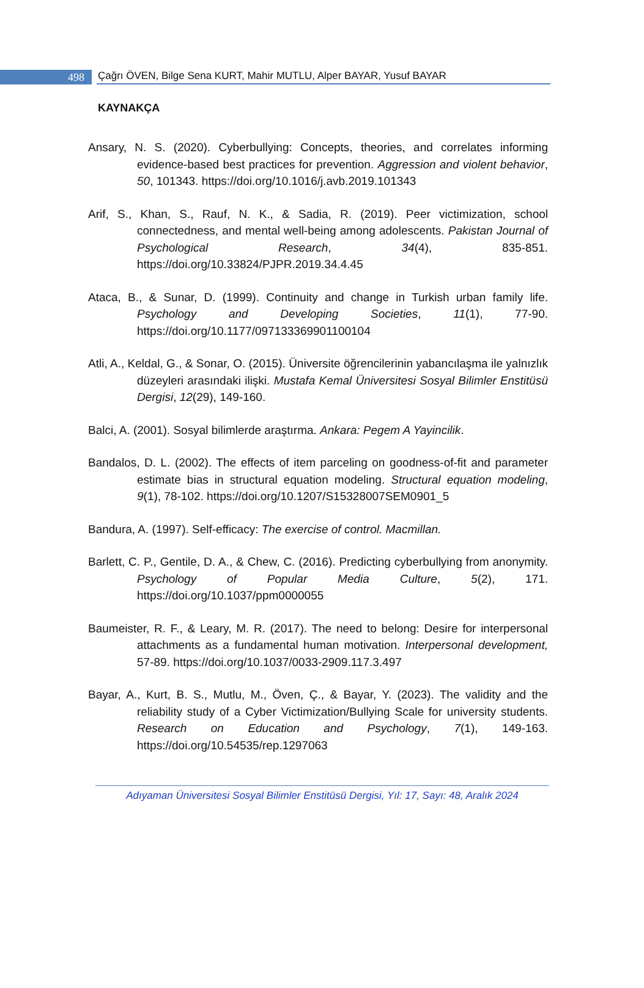498
Çağrı ÖVEN, Bilge Sena KURT, Mahir MUTLU, Alper BAYAR, Yusuf BAYAR
KAYNAKÇA
Ansary, N. S. (2020). Cyberbullying: Concepts, theories, and correlates informing evidence-based best practices for prevention. Aggression and violent behavior, 50, 101343. https://doi.org/10.1016/j.avb.2019.101343
Arif, S., Khan, S., Rauf, N. K., & Sadia, R. (2019). Peer victimization, school connectedness, and mental well-being among adolescents. Pakistan Journal of Psychological Research, 34(4), 835-851. https://doi.org/10.33824/PJPR.2019.34.4.45
Ataca, B., & Sunar, D. (1999). Continuity and change in Turkish urban family life. Psychology and Developing Societies, 11(1), 77-90. https://doi.org/10.1177/097133369901100104
Atli, A., Keldal, G., & Sonar, O. (2015). Üniversite öğrencilerinin yabancılaşma ile yalnızlık düzeyleri arasındaki ilişki. Mustafa Kemal Üniversitesi Sosyal Bilimler Enstitüsü Dergisi, 12(29), 149-160.
Balci, A. (2001). Sosyal bilimlerde araştırma. Ankara: Pegem A Yayincilik.
Bandalos, D. L. (2002). The effects of item parceling on goodness-of-fit and parameter estimate bias in structural equation modeling. Structural equation modeling, 9(1), 78-102. https://doi.org/10.1207/S15328007SEM0901_5
Bandura, A. (1997). Self-efficacy: The exercise of control. Macmillan.
Barlett, C. P., Gentile, D. A., & Chew, C. (2016). Predicting cyberbullying from anonymity. Psychology of Popular Media Culture, 5(2), 171. https://doi.org/10.1037/ppm0000055
Baumeister, R. F., & Leary, M. R. (2017). The need to belong: Desire for interpersonal attachments as a fundamental human motivation. Interpersonal development, 57-89. https://doi.org/10.1037/0033-2909.117.3.497
Bayar, A., Kurt, B. S., Mutlu, M., Öven, Ç., & Bayar, Y. (2023). The validity and the reliability study of a Cyber Victimization/Bullying Scale for university students. Research on Education and Psychology, 7(1), 149-163. https://doi.org/10.54535/rep.1297063
Adıyaman Üniversitesi Sosyal Bilimler Enstitüsü Dergisi, Yıl: 17, Sayı: 48, Aralık 2024